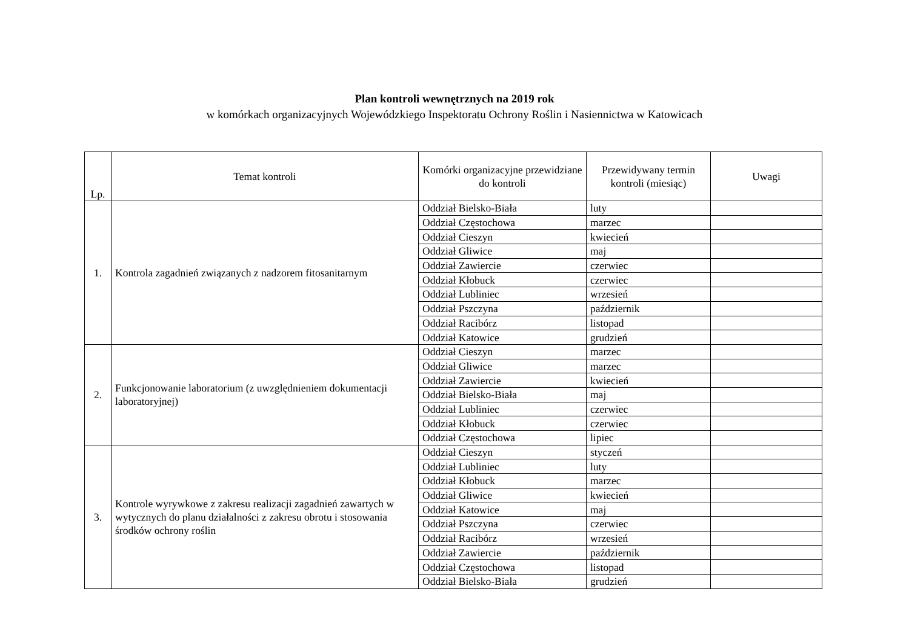Plan kontroli wewnętrznych na 2019 rok
w komórkach organizacyjnych Wojewódzkiego Inspektoratu Ochrony Roślin i Nasiennictwa w Katowicach
| Lp. | Temat kontroli | Komórki organizacyjne przewidziane do kontroli | Przewidywany termin kontroli (miesiąc) | Uwagi |
| --- | --- | --- | --- | --- |
| 1. | Kontrola zagadnień związanych z nadzorem fitosanitarnym | Oddział Bielsko-Biała | luty | |
| | | Oddział Częstochowa | marzec | |
| | | Oddział Cieszyn | kwiecień | |
| | | Oddział Gliwice | maj | |
| | | Oddział Zawiercie | czerwiec | |
| | | Oddział Kłobuck | czerwiec | |
| | | Oddział Lubliniec | wrzesień | |
| | | Oddział Pszczyna | październik | |
| | | Oddział Racibórz | listopad | |
| | | Oddział Katowice | grudzień | |
| 2. | Funkcjonowanie laboratorium (z uwzględnieniem dokumentacji laboratoryjnej) | Oddział Cieszyn | marzec | |
| | | Oddział Gliwice | marzec | |
| | | Oddział Zawiercie | kwiecień | |
| | | Oddział Bielsko-Biała | maj | |
| | | Oddział Lubliniec | czerwiec | |
| | | Oddział Kłobuck | czerwiec | |
| | | Oddział Częstochowa | lipiec | |
| 3. | Kontrole wyrywkowe z zakresu realizacji zagadnień zawartych w wytycznych do planu działalności z zakresu obrotu i stosowania środków ochrony roślin | Oddział Cieszyn | styczeń | |
| | | Oddział Lubliniec | luty | |
| | | Oddział Kłobuck | marzec | |
| | | Oddział Gliwice | kwiecień | |
| | | Oddział Katowice | maj | |
| | | Oddział Pszczyna | czerwiec | |
| | | Oddział Racibórz | wrzesień | |
| | | Oddział Zawiercie | październik | |
| | | Oddział Częstochowa | listopad | |
| | | Oddział Bielsko-Biała | grudzień | |